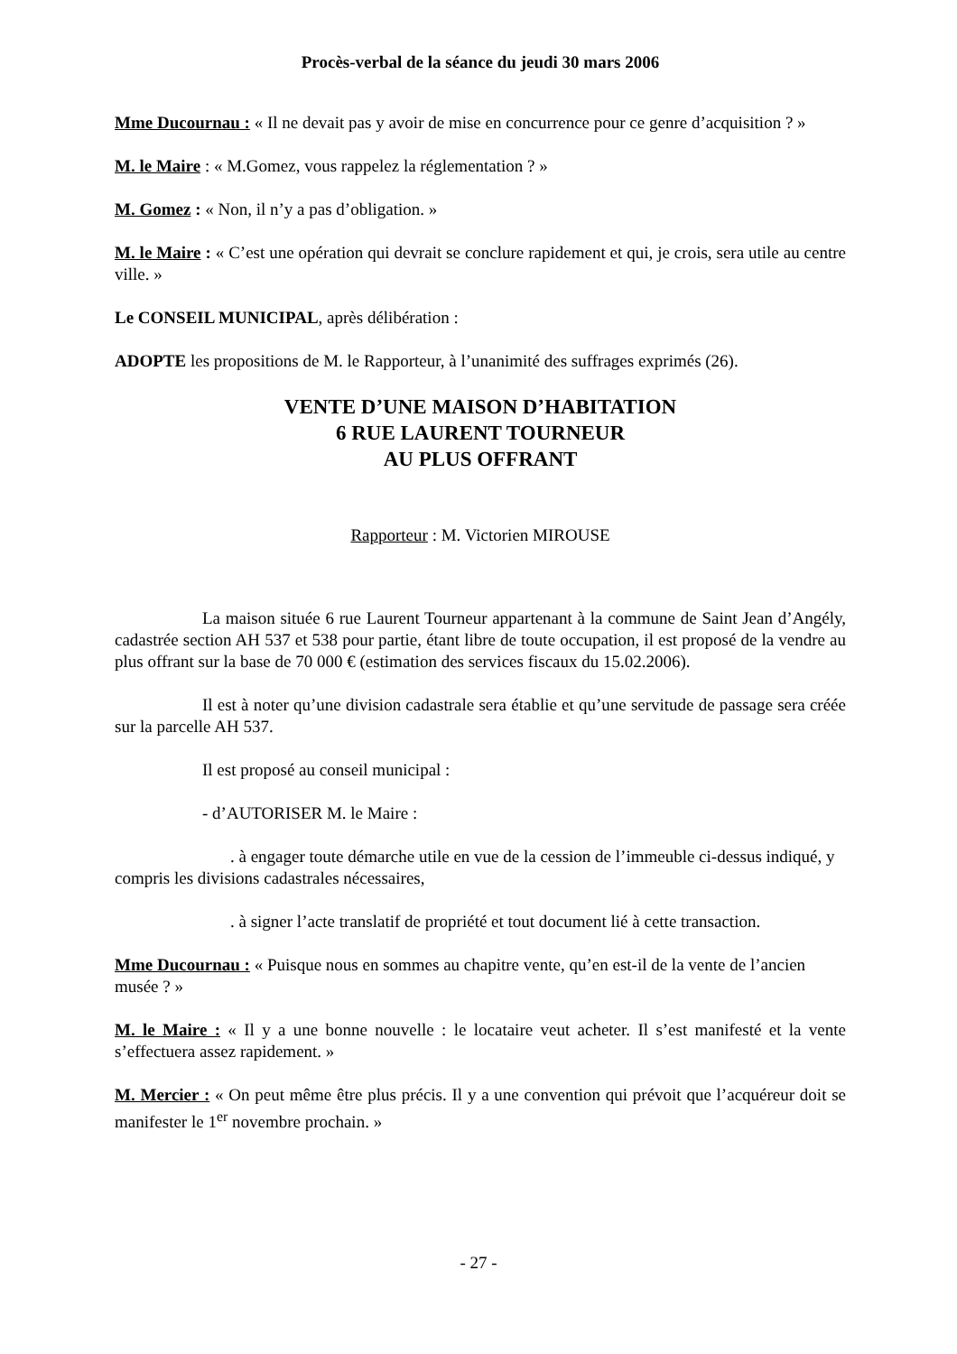Procès-verbal de la séance du jeudi 30 mars 2006
Mme Ducournau : « Il ne devait pas y avoir de mise en concurrence pour ce genre d’acquisition ? »
M. le Maire : « M.Gomez, vous rappelez la réglementation ? »
M. Gomez : « Non, il n’y a pas d’obligation. »
M. le Maire : « C’est une opération qui devrait se conclure rapidement et qui, je crois, sera utile au centre ville. »
Le CONSEIL MUNICIPAL, après délibération :
ADOPTE les propositions de M. le Rapporteur, à l’unanimité des suffrages exprimés (26).
VENTE D’UNE MAISON D’HABITATION
6 RUE LAURENT TOURNEUR
AU PLUS OFFRANT
Rapporteur : M. Victorien MIROUSE
La maison située 6 rue Laurent Tourneur appartenant à la commune de Saint Jean d’Angély, cadastrée section AH 537 et 538 pour partie, étant libre de toute occupation, il est proposé de la vendre au plus offrant sur la base de 70 000 € (estimation des services fiscaux du 15.02.2006).
Il est à noter qu’une division cadastrale sera établie et qu’une servitude de passage sera créée sur la parcelle AH 537.
Il est proposé au conseil municipal :
- d’AUTORISER M. le Maire :
. à engager toute démarche utile en vue de la cession de l’immeuble ci-dessus indiqué, y compris les divisions cadastrales nécessaires,
. à signer l’acte translatif de propriété et tout document lié à cette transaction.
Mme Ducournau : « Puisque nous en sommes au chapitre vente, qu’en est-il de la vente de l’ancien musée ? »
M. le Maire : « Il y a une bonne nouvelle : le locataire veut acheter. Il s’est manifesté et la vente s’effectuera assez rapidement. »
M. Mercier : « On peut même être plus précis. Il y a une convention qui prévoit que l’acquéreur doit se manifester le 1<sup>er</sup> novembre prochain. »
- 27 -